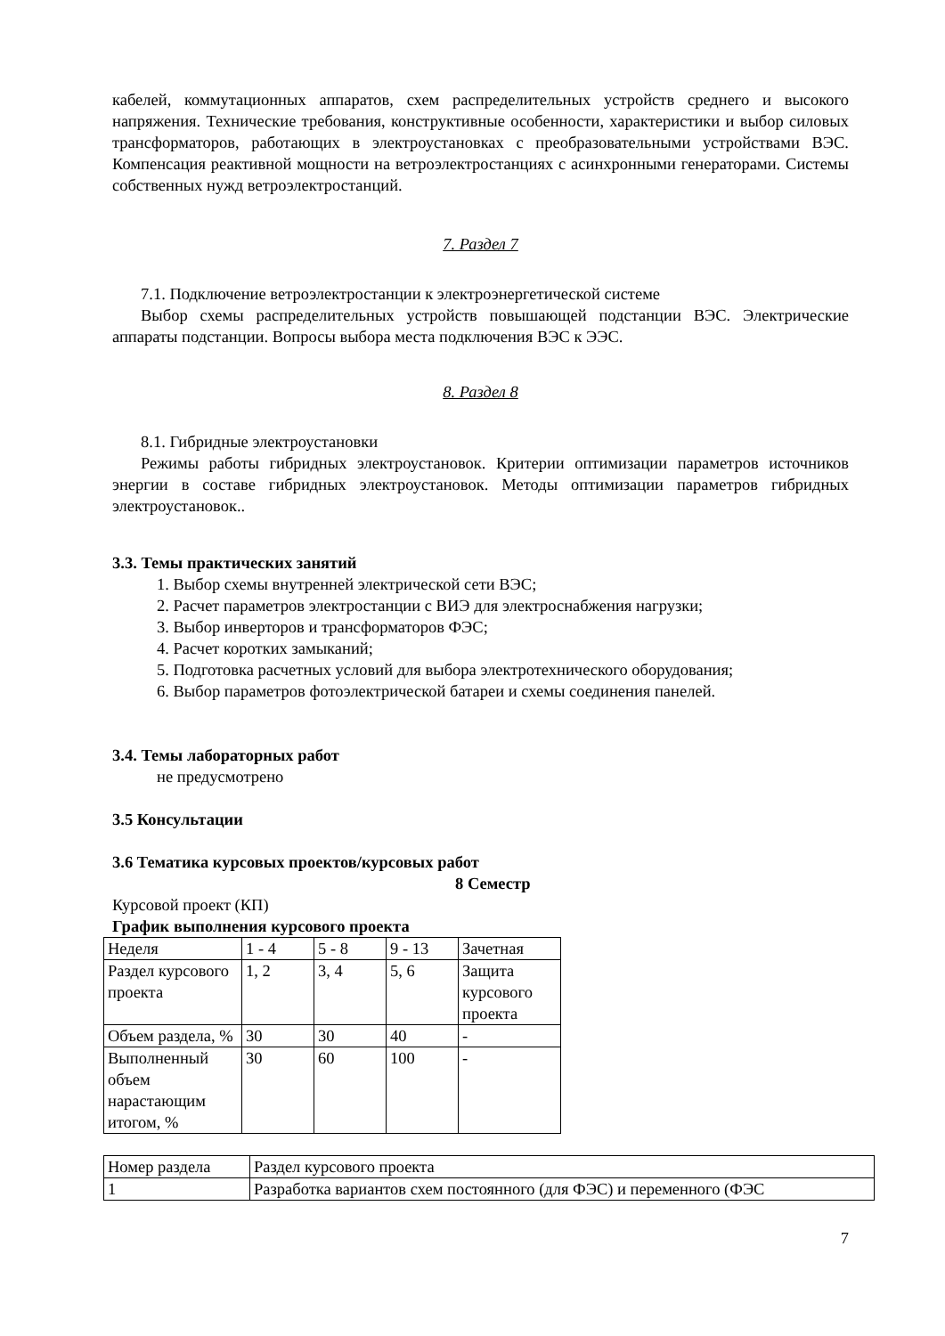кабелей, коммутационных аппаратов, схем распределительных устройств среднего и высокого напряжения. Технические требования, конструктивные особенности, характеристики и выбор силовых трансформаторов, работающих в электроустановках с преобразовательными устройствами ВЭС. Компенсация реактивной мощности на ветроэлектростанциях с асинхронными генераторами. Системы собственных нужд ветроэлектростанций.
7. Раздел 7
7.1. Подключение ветроэлектростанции к электроэнергетической системе
Выбор схемы распределительных устройств повышающей подстанции ВЭС. Электрические аппараты подстанции. Вопросы выбора места подключения ВЭС к ЭЭС.
8. Раздел 8
8.1. Гибридные электроустановки
Режимы работы гибридных электроустановок. Критерии оптимизации параметров источников энергии в составе гибридных электроустановок. Методы оптимизации параметров гибридных электроустановок..
3.3. Темы практических занятий
1. Выбор схемы внутренней электрической сети ВЭС;
2. Расчет параметров электростанции с ВИЭ для электроснабжения нагрузки;
3. Выбор инверторов и трансформаторов ФЭС;
4. Расчет коротких замыканий;
5. Подготовка расчетных условий для выбора электротехнического оборудования;
6. Выбор параметров фотоэлектрической батареи и схемы соединения панелей.
3.4. Темы лабораторных работ
не предусмотрено
3.5 Консультации
3.6 Тематика курсовых проектов/курсовых работ
8 Семестр
Курсовой проект (КП)
График выполнения курсового проекта
| Неделя | 1 - 4 | 5 - 8 | 9 - 13 | Зачетная |
| Раздел курсового проекта | 1, 2 | 3, 4 | 5, 6 | Защита курсового проекта |
| Объем раздела, % | 30 | 30 | 40 | - |
| Выполненный объем нарастающим итогом, % | 30 | 60 | 100 | - |
| Номер раздела | Раздел курсового проекта |
| 1 | Разработка вариантов схем постоянного (для ФЭС) и переменного (ФЭС |
7